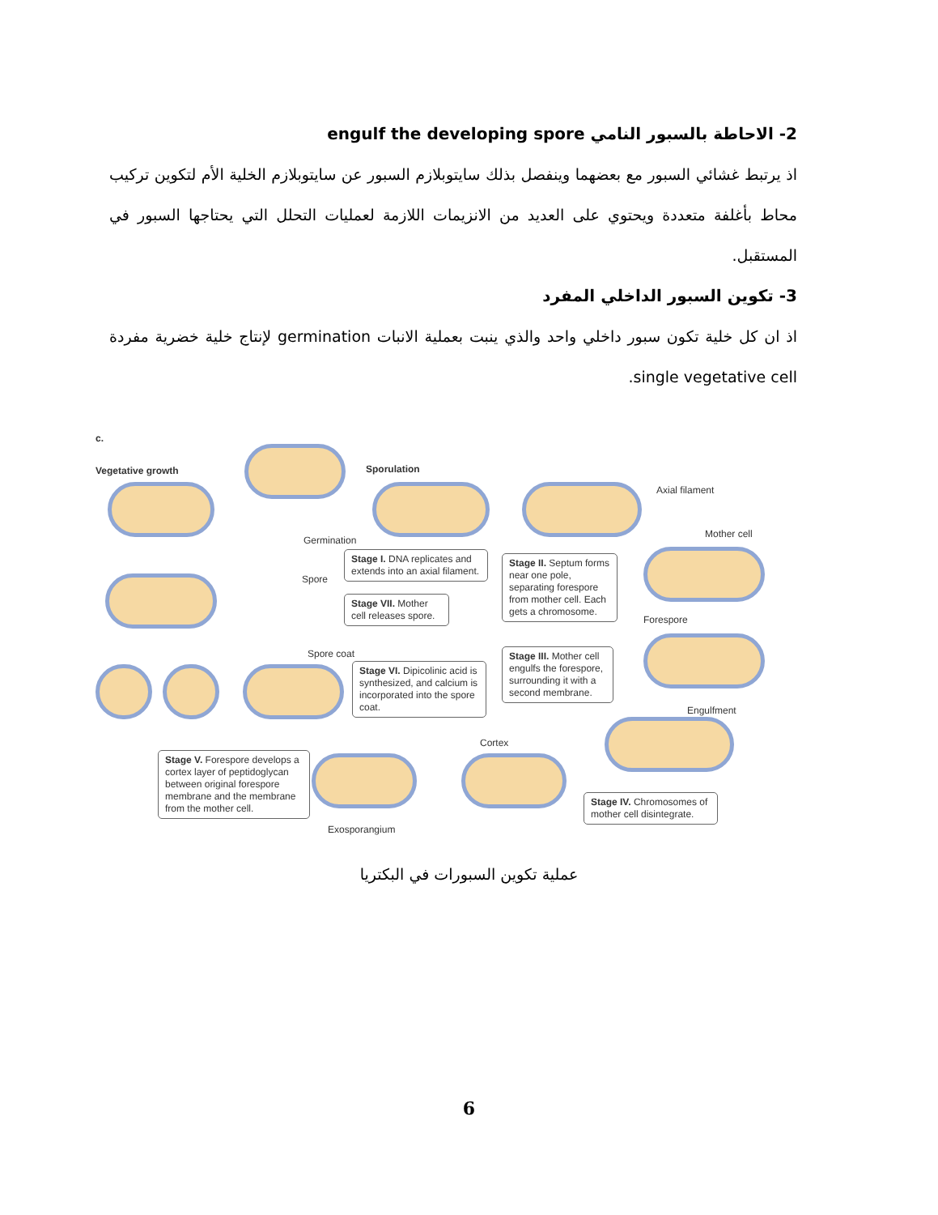2- الاحاطة بالسبور النامي engulf the developing spore
اذ يرتبط غشائي السبور مع بعضهما وينفصل بذلك سايتوبلازم السبور عن سايتوبلازم الخلية الأم لتكوين تركيب محاط بأغلفة متعددة ويحتوي على العديد من الانزيمات اللازمة لعمليات التحلل التي يحتاجها السبور في المستقبل.
3- تكوين السبور الداخلي المفرد
اذ ان كل خلية تكون سبور داخلي واحد والذي ينبت بعملية الانبات germination لإنتاج خلية خضرية مفردة single vegetative cell.
c.
Vegetative growth Sporulation
Axial filament
Mother cell
Germination
Spore
Forespore
Spore coat
Engulfment
Cortex
Exosporangium
Stage I. DNA replicates and extends into an axial filament.
Stage II. Septum forms near one pole, separating forespore from mother cell. Each gets a chromosome.
Stage VII. Mother cell releases spore.
Stage III. Mother cell engulfs the forespore, surrounding it with a second membrane.
Stage VI. Dipicolinic acid is synthesized, and calcium is incorporated into the spore coat.
Stage V. Forespore develops a cortex layer of peptidoglycan between original forespore membrane and the membrane from the mother cell.
Stage IV. Chromosomes of mother cell disintegrate.
عملية تكوين السبورات في البكتريا
6